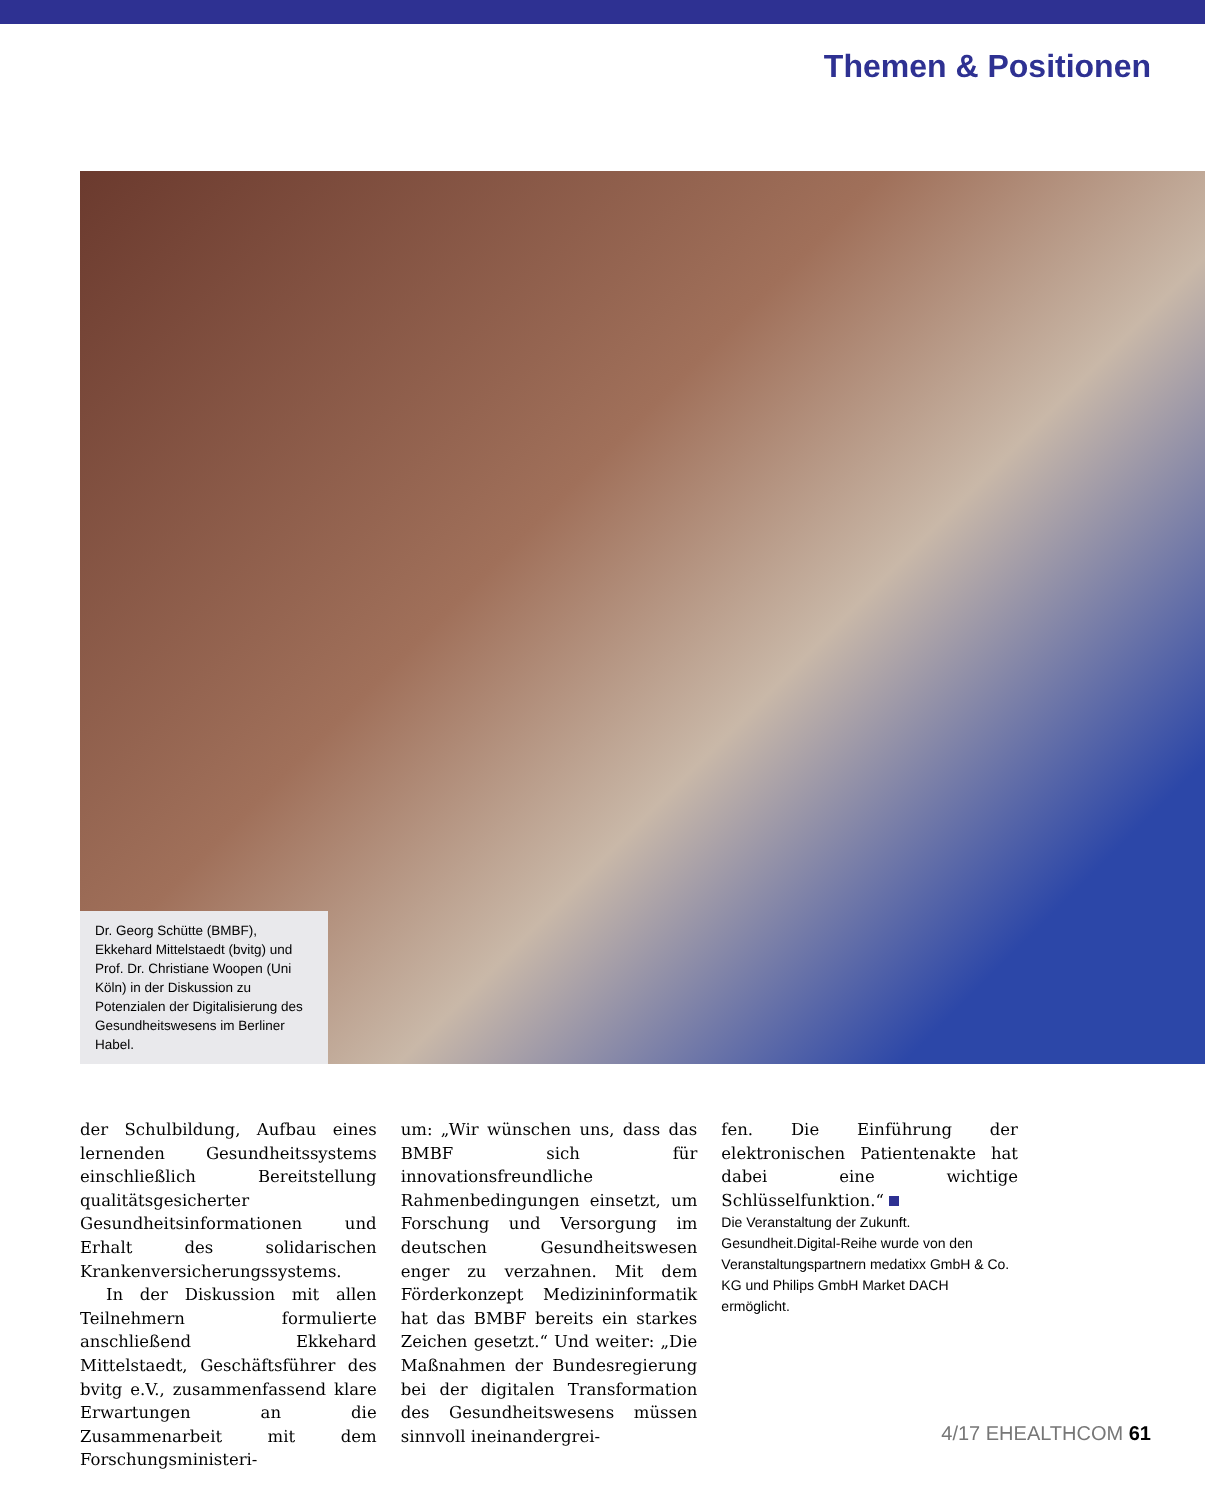Themen & Positionen
Dr. Georg Schütte (BMBF), Ekkehard Mittelstaedt (bvitg) und Prof. Dr. Christiane Woopen (Uni Köln) in der Diskussion zu Potenzialen der Digitalisierung des Gesundheitswesens im Berliner Habel.
der Schulbildung, Aufbau eines lernenden Gesundheitssystems einschließlich Bereitstellung qualitätsgesicherter Gesundheitsinformationen und Erhalt des solidarischen Krankenversicherungssystems.
In der Diskussion mit allen Teilnehmern formulierte anschließend Ekkehard Mittelstaedt, Geschäftsführer des bvitg e.V., zusammenfassend klare Erwartungen an die Zusammenarbeit mit dem Forschungsministeri-
um: „Wir wünschen uns, dass das BMBF sich für innovationsfreundliche Rahmenbedingungen einsetzt, um Forschung und Versorgung im deutschen Gesundheitswesen enger zu verzahnen. Mit dem Förderkonzept Medizininformatik hat das BMBF bereits ein starkes Zeichen gesetzt.“ Und weiter: „Die Maßnahmen der Bundesregierung bei der digitalen Transformation des Gesundheitswesens müssen sinnvoll ineinandergrei-
fen. Die Einführung der elektronischen Patientenakte hat dabei eine wichtige Schlüsselfunktion.“
Die Veranstaltung der Zukunft. Gesundheit.Digital-Reihe wurde von den Veranstaltungspartnern medatixx GmbH & Co. KG und Philips GmbH Market DACH ermöglicht.
4/17 EHEALTHCOM 61